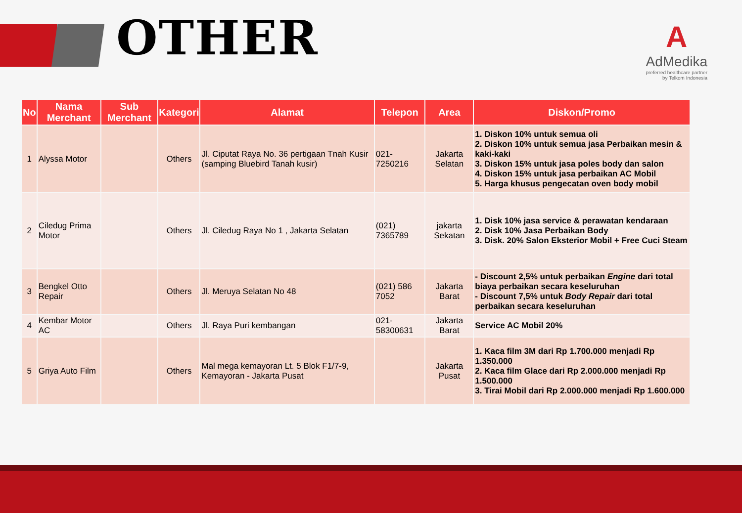OTHER
A
AdMedika
preferred healthcare partner
by Telkom Indonesia
| No | Nama Merchant | Sub Merchant | Kategori | Alamat | Telepon | Area | Diskon/Promo |
| --- | --- | --- | --- | --- | --- | --- | --- |
| 1 | Alyssa Motor | | Others | Jl. Ciputat Raya No. 36 pertigaan Tnah Kusir (samping Bluebird Tanah kusir) | 021-7250216 | Jakarta Selatan | 1. Diskon 10% untuk semua oli 2. Diskon 10% untuk semua jasa Perbaikan mesin & kaki-kaki 3. Diskon 15% untuk jasa poles body dan salon 4. Diskon 15% untuk jasa perbaikan AC Mobil 5. Harga khusus pengecatan oven body mobil |
| 2 | Ciledug Prima Motor | | Others | Jl. Ciledug Raya No 1 , Jakarta Selatan | (021) 7365789 | jakarta Sekatan | 1. Disk 10% jasa service & perawatan kendaraan 2. Disk 10% Jasa Perbaikan Body 3. Disk. 20% Salon Eksterior Mobil + Free Cuci Steam |
| 3 | Bengkel Otto Repair | | Others | Jl. Meruya Selatan No 48 | (021) 586 7052 | Jakarta Barat | - Discount 2,5% untuk perbaikan Engine dari total biaya perbaikan secara keseluruhan - Discount 7,5% untuk Body Repair dari total perbaikan secara keseluruhan |
| 4 | Kembar Motor AC | | Others | Jl. Raya Puri kembangan | 021-58300631 | Jakarta Barat | Service AC Mobil 20% |
| 5 | Griya Auto Film | | Others | Mal mega kemayoran Lt. 5 Blok F1/7-9, Kemayoran - Jakarta Pusat | | Jakarta Pusat | 1. Kaca film 3M dari Rp 1.700.000 menjadi Rp 1.350.000 2. Kaca film Glace dari Rp 2.000.000 menjadi Rp 1.500.000 3. Tirai Mobil dari Rp 2.000.000 menjadi Rp 1.600.000 |